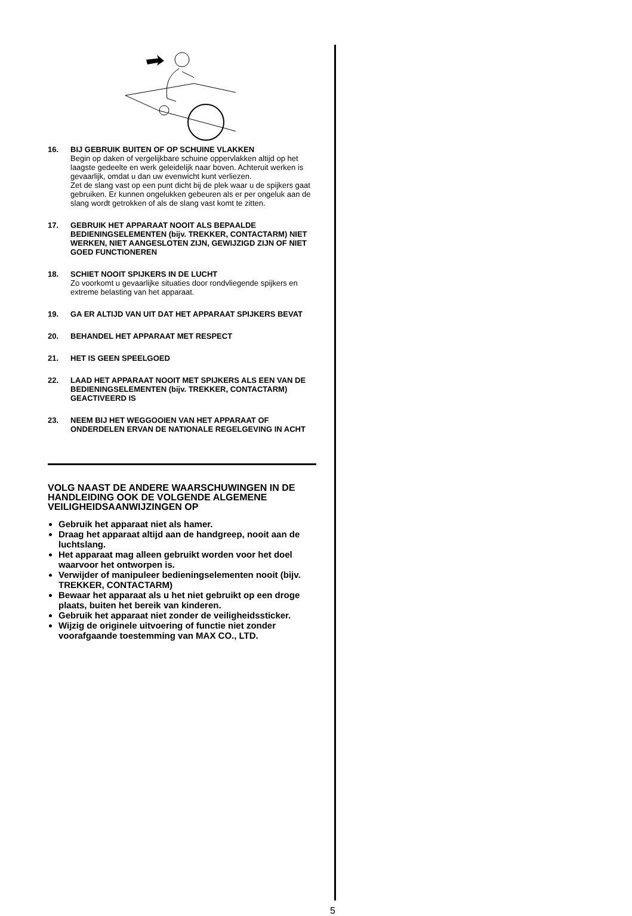16. BIJ GEBRUIK BUITEN OF OP SCHUINE VLAKKEN
Begin op daken of vergelijkbare schuine oppervlakken altijd op het laagste gedeelte en werk geleidelijk naar boven. Achteruit werken is gevaarlijk, omdat u dan uw evenwicht kunt verliezen.
Zet de slang vast op een punt dicht bij de plek waar u de spijkers gaat gebruiken. Er kunnen ongelukken gebeuren als er per ongeluk aan de slang wordt getrokken of als de slang vast komt te zitten.
17. GEBRUIK HET APPARAAT NOOIT ALS BEPAALDE BEDIENINGSELEMENTEN (bijv. TREKKER, CONTACTARM) NIET WERKEN, NIET AANGESLOTEN ZIJN, GEWIJZIGD ZIJN OF NIET GOED FUNCTIONEREN
18. SCHIET NOOIT SPIJKERS IN DE LUCHT
Zo voorkomt u gevaarlijke situaties door rondvliegende spijkers en extreme belasting van het apparaat.
19. GA ER ALTIJD VAN UIT DAT HET APPARAAT SPIJKERS BEVAT
20. BEHANDEL HET APPARAAT MET RESPECT
21. HET IS GEEN SPEELGOED
22. LAAD HET APPARAAT NOOIT MET SPIJKERS ALS EEN VAN DE BEDIENINGSELEMENTEN (bijv. TREKKER, CONTACTARM) GEACTIVEERD IS
23. NEEM BIJ HET WEGGOOIEN VAN HET APPARAAT OF ONDERDELEN ERVAN DE NATIONALE REGELGEVING IN ACHT
VOLG NAAST DE ANDERE WAARSCHUWINGEN IN DE HANDLEIDING OOK DE VOLGENDE ALGEMENE VEILIGHEIDSAANWIJZINGEN OP
Gebruik het apparaat niet als hamer.
Draag het apparaat altijd aan de handgreep, nooit aan de luchtslang.
Het apparaat mag alleen gebruikt worden voor het doel waarvoor het ontworpen is.
Verwijder of manipuleer bedieningselementen nooit (bijv. TREKKER, CONTACTARM)
Bewaar het apparaat als u het niet gebruikt op een droge plaats, buiten het bereik van kinderen.
Gebruik het apparaat niet zonder de veiligheidssticker.
Wijzig de originele uitvoering of functie niet zonder voorafgaande toestemming van MAX CO., LTD.
5